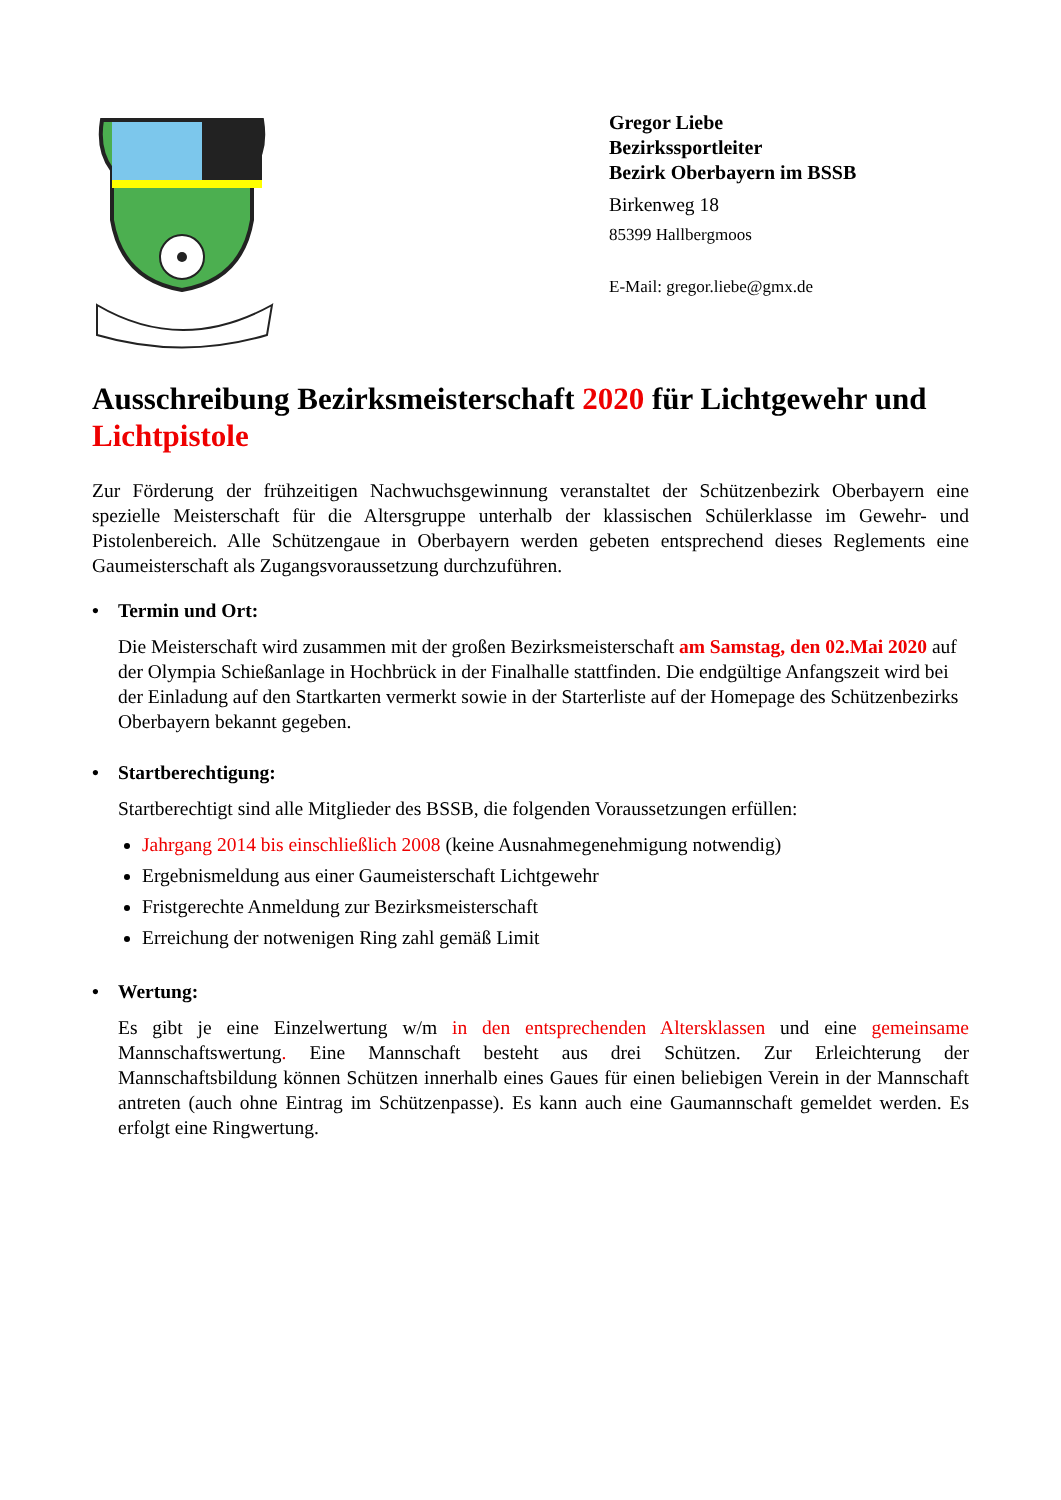Gregor Liebe
Bezirkssportleiter
Bezirk Oberbayern im BSSB
Birkenweg 18
85399 Hallbergmoos
E-Mail: gregor.liebe@gmx.de
Ausschreibung Bezirksmeisterschaft 2020 für Lichtgewehr und Lichtpistole
Zur Förderung der frühzeitigen Nachwuchsgewinnung veranstaltet der Schützenbezirk Oberbayern eine spezielle Meisterschaft für die Altersgruppe unterhalb der klassischen Schülerklasse im Gewehr- und Pistolenbereich. Alle Schützengaue in Oberbayern werden gebeten entsprechend dieses Reglements eine Gaumeisterschaft als Zugangsvoraussetzung durchzuführen.
• Termin und Ort:
Die Meisterschaft wird zusammen mit der großen Bezirksmeisterschaft am Samstag, den 02.Mai 2020 auf der Olympia Schießanlage in Hochbrück in der Finalhalle stattfinden. Die endgültige Anfangszeit wird bei der Einladung auf den Startkarten vermerkt sowie in der Starterliste auf der Homepage des Schützenbezirks Oberbayern bekannt gegeben.
• Startberechtigung:
Startberechtigt sind alle Mitglieder des BSSB, die folgenden Voraussetzungen erfüllen:
Jahrgang 2014 bis einschließlich 2008 (keine Ausnahmegenehmigung notwendig)
Ergebnismeldung aus einer Gaumeisterschaft Lichtgewehr
Fristgerechte Anmeldung zur Bezirksmeisterschaft
Erreichung der notwenigen Ring zahl gemäß Limit
• Wertung:
Es gibt je eine Einzelwertung w/m in den entsprechenden Altersklassen und eine gemeinsame Mannschaftswertung. Eine Mannschaft besteht aus drei Schützen. Zur Erleichterung der Mannschaftsbildung können Schützen innerhalb eines Gaues für einen beliebigen Verein in der Mannschaft antreten (auch ohne Eintrag im Schützenpasse). Es kann auch eine Gaumannschaft gemeldet werden. Es erfolgt eine Ringwertung.